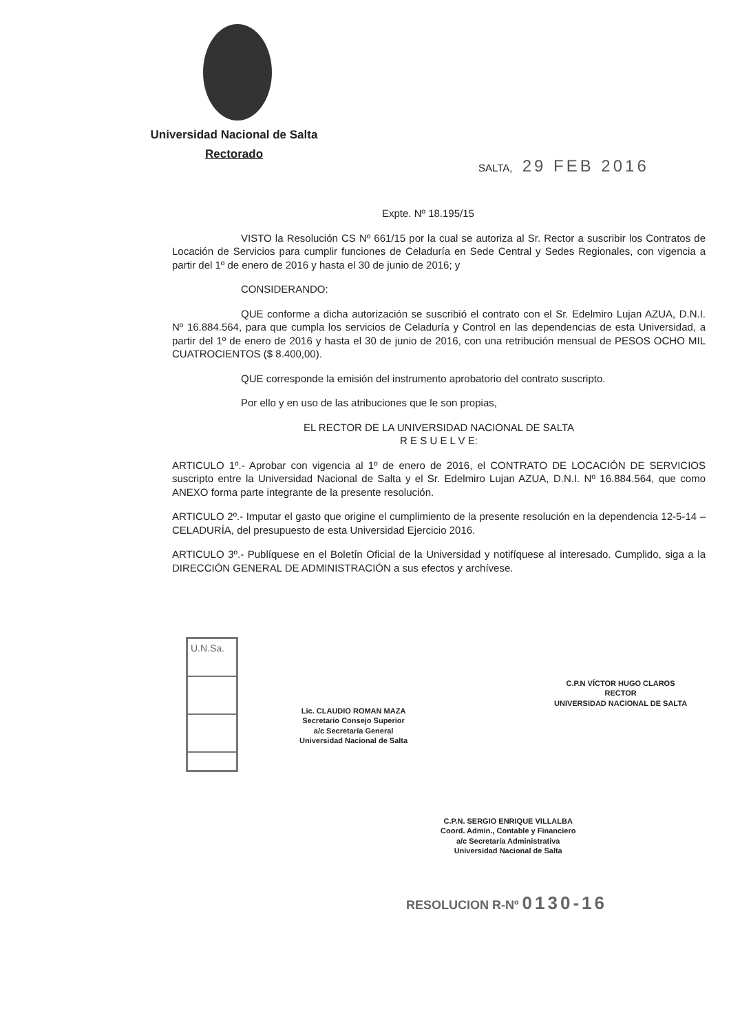Universidad Nacional de Salta
Rectorado
SALTA, 29 FEB 2016
Expte. Nº 18.195/15
VISTO la Resolución CS Nº 661/15 por la cual se autoriza al Sr. Rector a suscribir los Contratos de Locación de Servicios para cumplir funciones de Celaduría en Sede Central y Sedes Regionales, con vigencia a partir del 1º de enero de 2016 y hasta el 30 de junio de 2016; y
CONSIDERANDO:
QUE conforme a dicha autorización se suscribió el contrato con el Sr. Edelmiro Lujan AZUA, D.N.I. Nº 16.884.564, para que cumpla los servicios de Celaduría y Control en las dependencias de esta Universidad, a partir del 1º de enero de 2016 y hasta el 30 de junio de 2016, con una retribución mensual de PESOS OCHO MIL CUATROCIENTOS ($ 8.400,00).
QUE corresponde la emisión del instrumento aprobatorio del contrato suscripto.
Por ello y en uso de las atribuciones que le son propias,
EL RECTOR DE LA UNIVERSIDAD NACIONAL DE SALTA
R E S U E L V E:
ARTICULO 1º.- Aprobar con vigencia al 1º de enero de 2016, el CONTRATO DE LOCACIÓN DE SERVICIOS suscripto entre la Universidad Nacional de Salta y el Sr. Edelmiro Lujan AZUA, D.N.I. Nº 16.884.564, que como ANEXO forma parte integrante de la presente resolución.
ARTICULO 2º.- Imputar el gasto que origine el cumplimiento de la presente resolución en la dependencia 12-5-14 – CELADURÍA, del presupuesto de esta Universidad Ejercicio 2016.
ARTICULO 3º.- Publíquese en el Boletín Oficial de la Universidad y notifíquese al interesado. Cumplido, siga a la DIRECCIÓN GENERAL DE ADMINISTRACIÓN a sus efectos y archívese.
U.N.Sa.
Lic. CLAUDIO ROMAN MAZA
Secretario Consejo Superior
a/c Secretaría General
Universidad Nacional de Salta
C.P.N VÍCTOR HUGO CLAROS
RECTOR
UNIVERSIDAD NACIONAL DE SALTA
C.P.N. SERGIO ENRIQUE VILLALBA
Coord. Admin., Contable y Financiero
a/c Secretaría Administrativa
Universidad Nacional de Salta
RESOLUCION R-Nº 0130-16